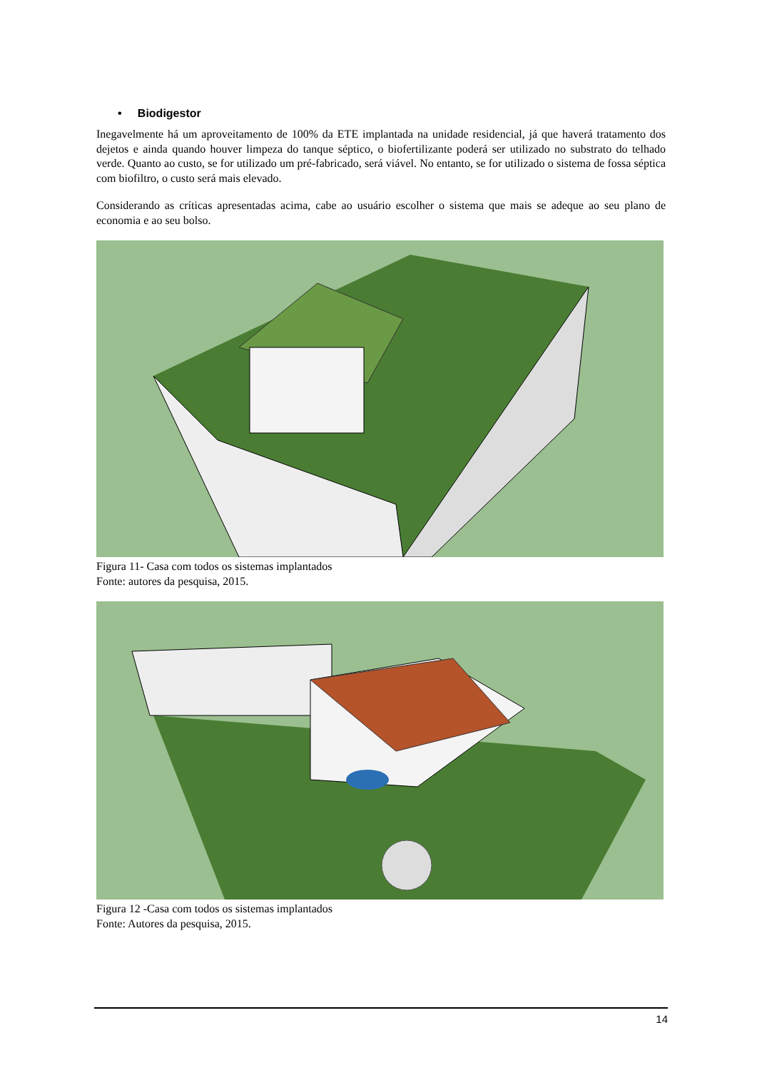• Biodigestor
Inegavelmente há um aproveitamento de 100% da ETE implantada na unidade residencial, já que haverá tratamento dos dejetos e ainda quando houver limpeza do tanque séptico, o biofertilizante poderá ser utilizado no substrato do telhado verde. Quanto ao custo, se for utilizado um pré-fabricado, será viável. No entanto, se for utilizado o sistema de fossa séptica com biofiltro, o custo será mais elevado.
Considerando as críticas apresentadas acima, cabe ao usuário escolher o sistema que mais se adeque ao seu plano de economia e ao seu bolso.
Figura 11- Casa com todos os sistemas implantados
Fonte: autores da pesquisa, 2015.
Figura 12 -Casa com todos os sistemas implantados
Fonte: Autores da pesquisa, 2015.
14